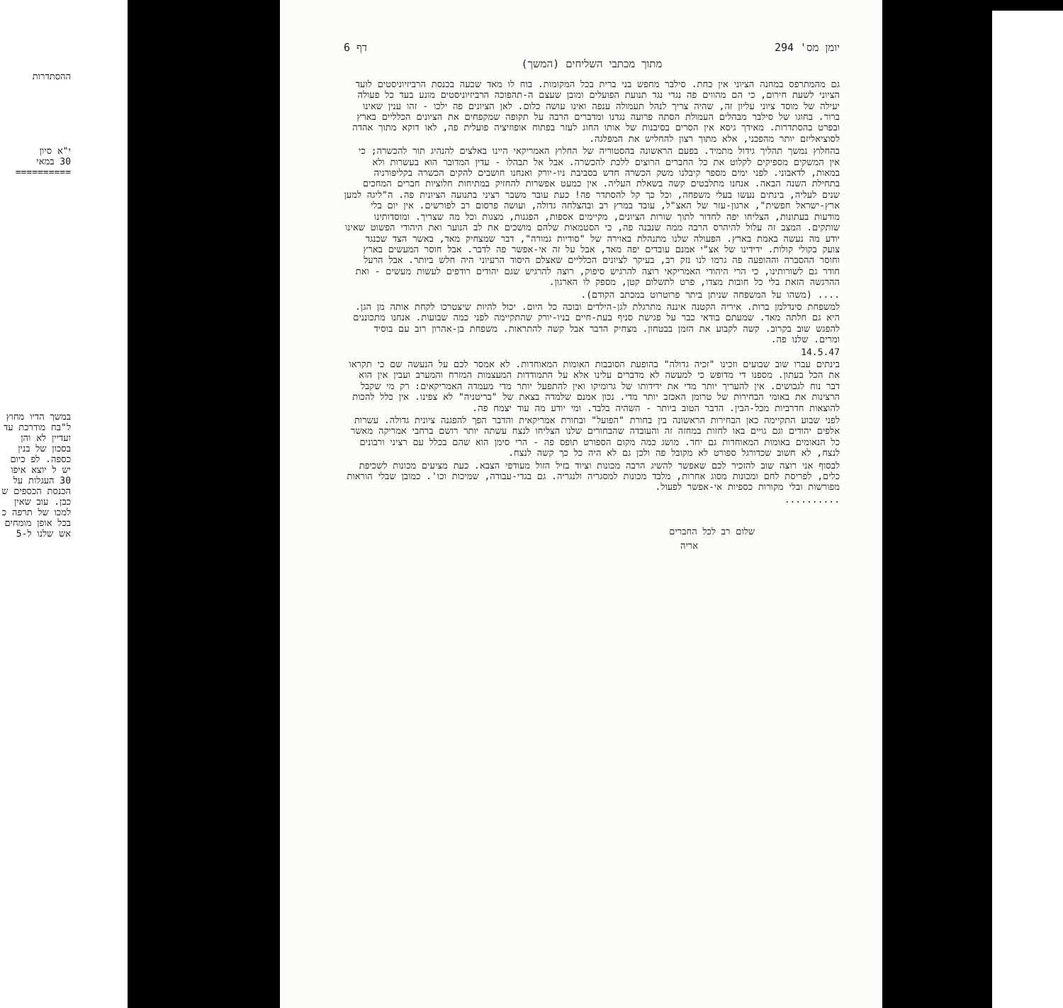ההסתדרות
י"א סיון
30 במאי
==========
במשך הדיו מחוץ ל"בח מודרכת עד ועדיין לא והן בסכון של בנין כספה. לפ כיום יש ל יוצא איפו 30 העגלות על הכנסת הכספים ש כבן. עוב שאין למכו של תרפה כ בכל אופן מומחים אש שלנו ל-5
יומן מס' 294 דף 6
מתוך מכתבי השליחים (המשך)
גם מהמתרפס במחנה הציוני אין כחת. סילבר מחפש בני ברית בכל המקומות. בוח לו מאד שכעה בכנסת הרביזיוניסטים לועד הציוני לשעת חירום, כי הם מהווים פה נגדי נגד תנועת הפועלים ומובן שעצם ה-תהפוכה הרביזיוניסטים מונע בעד כל פעולה יעילה של מוסד ציוני עליון זה, שהיה צריך לנהל תעמולה ענפה ואינו עושה כלום. לאן הציונים פה ילכו - זהו ענין שאינו ברור. בחוגו של סילבר מבהלים העמולת הסתה פרועה נגדנו ומדברים הרבה על תקופה שמקפחים את הציונים הכלליים בארץ ובפרט בהסתדרות. מאידך גיסא אין הסרים בסיבנות של אותו החוג לעזר בפתוח אופוזיציה פועלית פה, לאו דוקא מתוך אהדה לסוציאליזם יותר מהפכני, אלא מתוך רצון להחליש את המפלגה.
בהחלוץ נמשך תהליך גידול מתמיד. בפעם הראשונה בהסטוריה של החלוץ האמריקאי היינו באלצים להנהיג תור להכשרה; כי אין המשקים מספיקים לקלוט את כל החברים הרוצים ללכת להכשרה. אבל אל תבהלו - עדין המדובר הוא בעשרות ולא במאות, לדאבוני. לפני ימים מספר קיבלנו משק הכשרה חדש בסביבת ניו-יורק ואנחנו חושבים להקים הכשרה בקליפורניה בתחילת השנה הבאה. אנחנו מתלבטים קשה בשאלת העליה. אין כמעט אפשרות להחזיק במתיחות חלוציות חברים המחכים שנים לעליה, בינתים נעשו בעלי משפחה, וכל כך קל להסתדר פה! כעת עובר משבר רציני בתנועה הציונית פה. ה"ליגה למען ארץ-ישראל חפשית", ארגון-עזר של האצ"ל, עובד במרץ רב ובהצלחה גדולה, ועושה פרסום רב לפורשים. אין יום בלי מודעות בעתונות, הצליחו יפה לחדור לתוך שורות הציונים, מקיימים אספות, הפגנות, מצגות וכל מה שצריך. ומוסדותינו שותקים. המצב זה עלול להיהרס הרבה ממה שנבנה פה, כי הסטמאות שלהם מושכים את לב הנוער ואת היהודי הפשוט שאינו יודע מה נעשה באמת בארץ. הפעולה שלנו מתנהלת באוירה של "סודיות גמורה", דבר שמצחיק מאד, באשר הצד שכנגד צועק בקולי קולות. ידידינו של אצ"י אמנם עובדים יפה מאד, אבל על זה אי-אפשר פה לדבר. אבל חוסר המעשים בארץ וחוסר ההסברה וההופעה פה גרמו לנו נזק רב, בעיקר לציונים הכלליים שאצלם היסוד הרעיוני היה חלש ביותר. אבל הרעל חודר גם לשורותינו, כי הרי היהודי האמריקאי רוצה להרגיש סיפוק, רוצה להרגיש שגם יהודים רודפים לעשות מעשים - ואת ההרגשה הזאת בלי כל חובות מצדו, פרט לתשלום קטן, מספק לו הארגון.
.... (משהו על המשפחה שניתן ביתר פרוטרוט במכתב הקודם).
למשפחת סינדלמן ברות. איריה הקטנה איננה מתרגלת לגן-הילדים ובוכה כל היום. יכול להיות שיצטרכו לקחת אותה מן הגן. היא גם חלתה מאד. שמעתם בודאי כבר על פגישת סניף בעת-חיים בניו-יורק שהתקיימה לפני כמה שבועות. אנחנו מתכוננים להפגש שוב בקרוב. קשה לקבוע את הזמן בבטחון. מצחיק הדבר אבל קשה להתראות. משפחת בן-אהרון רוב עם בוסיד ומרים. שלנו פה.
14.5.47
בינתים עברו שוב שבועים וזכינו "זכיה גדולה" בהופעת הסובבות האומות המאוחדות. לא אמסר לכם על הנעשה שם כי תקראו את הכל בעתון. מספנו די מדופש כי למעשה לא מדברים עלינו אלא על התמודדות המעצמות המזרח והמערב ועבין אין הוא דבר נוח לגבושים. אין להעריך יותר מדי את ידידותו של גרומיקו ואין להתפעל יותר מדי מעמדה האמריקאים: רק מי שקבל הרצינות את באומי הבחירות של טרומן האכזב יותר מדי. נכון אמנם שלמדה בצאת של "בריטניה" לא צפינו. אין כלל להכות להוצאות חדרביות מכל-הבין. הדבר הטוב ביותר - השהיה בלבד. ומי יודע מה עוד יצמח פה.
לפני שבוע התקיימה כאן הבחירות הראשונה בין בחורת "הפועל" ובחורת אמריקאית והדבר הפך להפגנה ציונית גדולה. עשרות אלפים יהודים וגם גויים באו לחזות במחזה זה והעובדה שהבחורים שלנו הצליחו לנצח עשתה יותר רושם ברחבי אמריקה מאשר כל הנאומים באומות המאוחדות גם יחד. מושג כמה מקום הספורט תופס פה - הרי סימן הוא שהם בכלל עם רציני ורבונים לנצח, לא חשוב שכדורגל ספורט לא מקובל פה ולכן גם לא היה כל כך קשה לנצח.
לבסוף אני רוצה שוב להזכיר לכם שאפשר להשיג הרבה מכונות וציוד בזיל הזול מעודפי הצבא. כעת מציעים מכונות לשכיפת כלים, לפריסת לחם ומכונות מסוג אחרות, מלבד מכונות למסגריה ולנגריה. גם בגדי-עבודה, שמיכות וכו'. כמובן שבלי הוראות מפורשות ובלי מקורות כספיות אי-אפשר לפעול.
..........
שלום רב לכל החברים
אריה